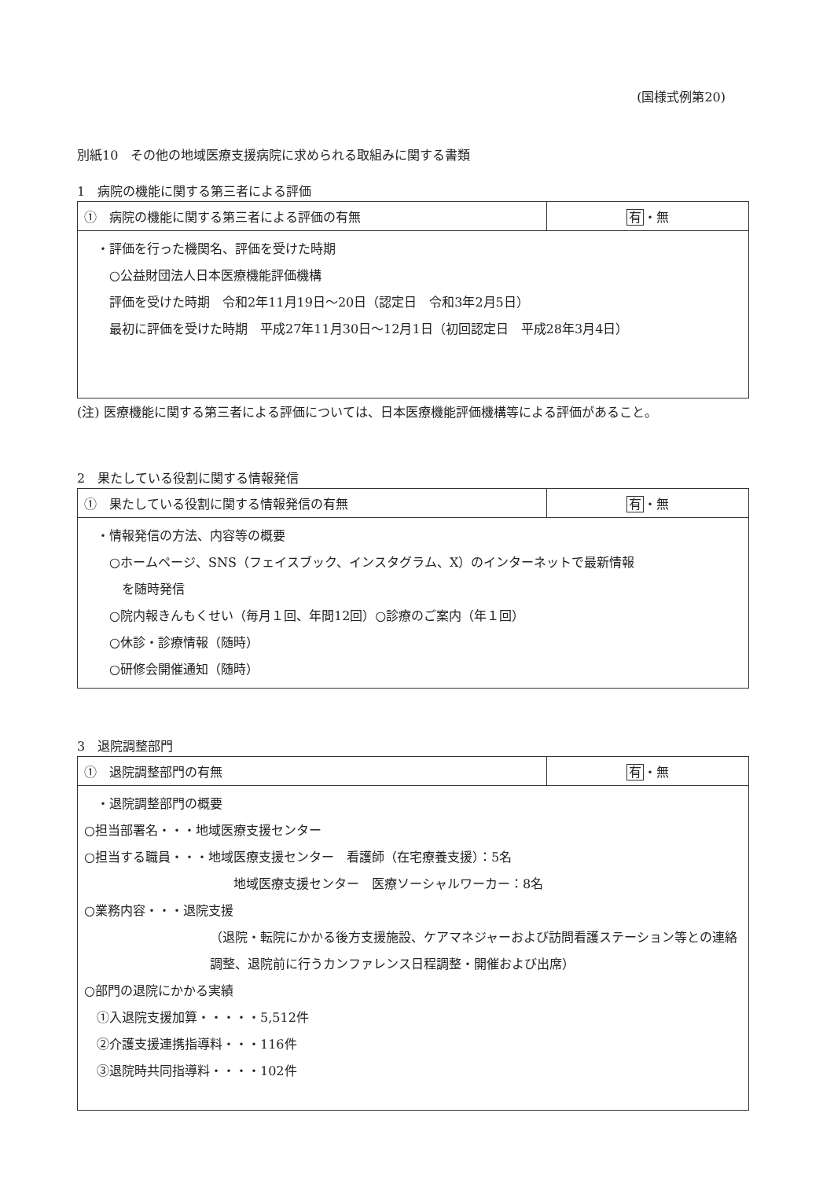(国様式例第20)
別紙10　その他の地域医療支援病院に求められる取組みに関する書類
1　病院の機能に関する第三者による評価
| ① 病院の機能に関する第三者による評価の有無 | 有 ・無 |
| ・評価を行った機関名、評価を受けた時期 ○公益財団法人日本医療機能評価機構 評価を受けた時期 令和2年11月19日～20日（認定日 令和3年2月5日） 最初に評価を受けた時期 平成27年11月30日～12月1日（初回認定日 平成28年3月4日） | |
(注) 医療機能に関する第三者による評価については、日本医療機能評価機構等による評価があること。
2　果たしている役割に関する情報発信
| ① 果たしている役割に関する情報発信の有無 | 有 ・無 |
| ・情報発信の方法、内容等の概要 ○ホームページ、SNS（フェイスブック、インスタグラム、X）のインターネットで最新情報 を随時発信 ○院内報きんもくせい（毎月１回、年間12回）○診療のご案内（年１回） ○休診・診療情報（随時） ○研修会開催通知（随時） | |
3　退院調整部門
| ① 退院調整部門の有無 | 有 ・無 |
| ・退院調整部門の概要 ○担当部署名・・・地域医療支援センター ○担当する職員・・・地域医療支援センター 看護師（在宅療養支援）：5名 地域医療支援センター 医療ソーシャルワーカー：8名 ○業務内容・・・退院支援 （退院・転院にかかる後方支援施設、ケアマネジャーおよび訪問看護ステーション等との連絡調整、退院前に行うカンファレンス日程調整・開催および出席） ○部門の退院にかかる実績 ①入退院支援加算・・・・・5,512件 ②介護支援連携指導料・・・116件 ③退院時共同指導料・・・・102件 | |